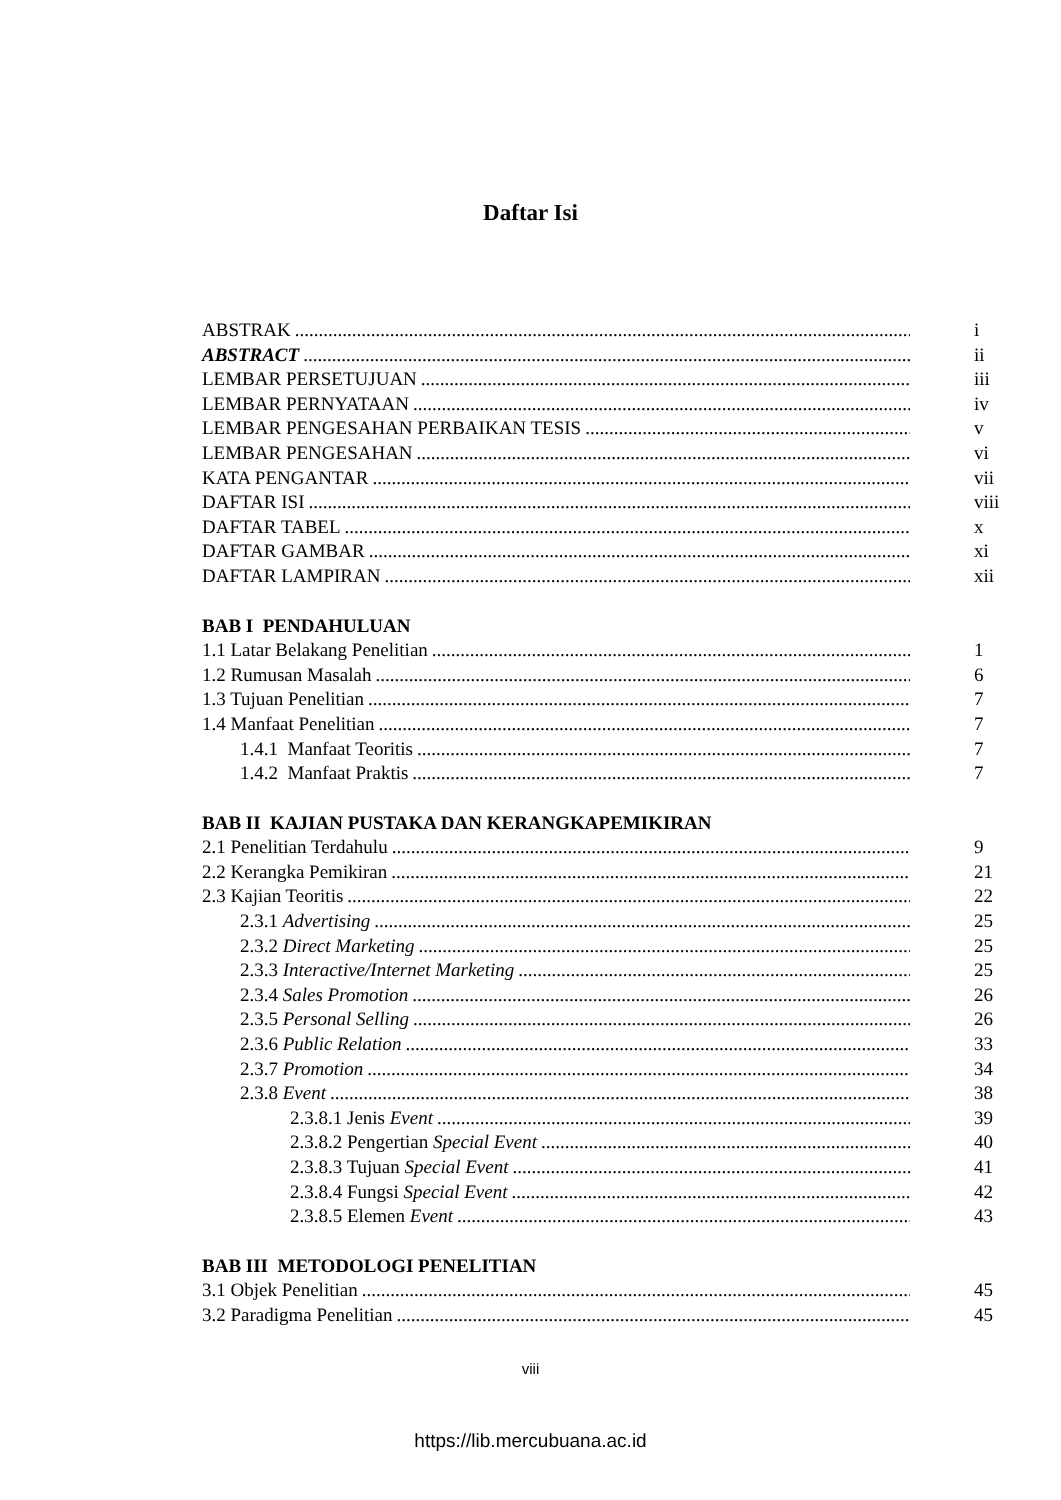Daftar Isi
ABSTRAK i
ABSTRACT ii
LEMBAR PERSETUJUAN iii
LEMBAR PERNYATAAN iv
LEMBAR PENGESAHAN PERBAIKAN TESIS v
LEMBAR PENGESAHAN vi
KATA PENGANTAR vii
DAFTAR ISI viii
DAFTAR TABEL x
DAFTAR GAMBAR xi
DAFTAR LAMPIRAN xii
BAB I PENDAHULUAN
1.1 Latar Belakang Penelitian 1
1.2 Rumusan Masalah 6
1.3 Tujuan Penelitian 7
1.4 Manfaat Penelitian 7
1.4.1 Manfaat Teoritis 7
1.4.2 Manfaat Praktis 7
BAB II KAJIAN PUSTAKA DAN KERANGKAPEMIKIRAN
2.1 Penelitian Terdahulu 9
2.2 Kerangka Pemikiran 21
2.3 Kajian Teoritis 22
2.3.1 Advertising 25
2.3.2 Direct Marketing 25
2.3.3 Interactive/Internet Marketing 25
2.3.4 Sales Promotion 26
2.3.5 Personal Selling 26
2.3.6 Public Relation 33
2.3.7 Promotion 34
2.3.8 Event 38
2.3.8.1 Jenis Event 39
2.3.8.2 Pengertian Special Event 40
2.3.8.3 Tujuan Special Event 41
2.3.8.4 Fungsi Special Event 42
2.3.8.5 Elemen Event 43
BAB III METODOLOGI PENELITIAN
3.1 Objek Penelitian 45
3.2 Paradigma Penelitian 45
viii
https://lib.mercubuana.ac.id